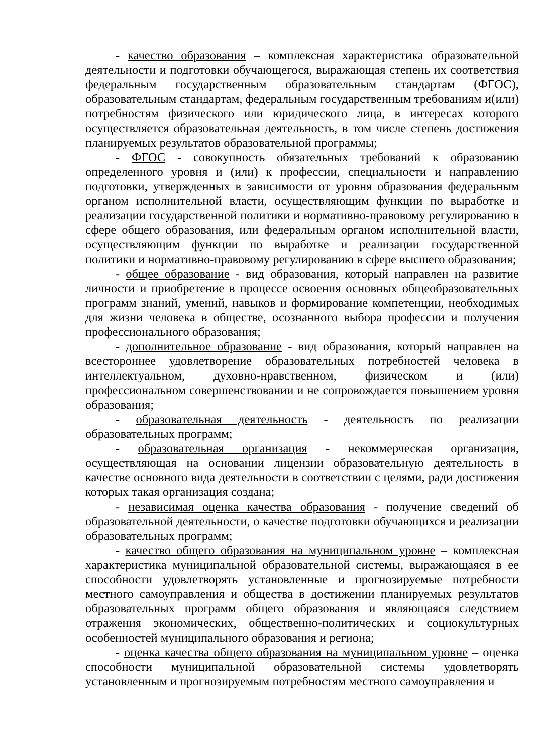- качество образования – комплексная характеристика образовательной деятельности и подготовки обучающегося, выражающая степень их соответствия федеральным государственным образовательным стандартам (ФГОС), образовательным стандартам, федеральным государственным требованиям и(или) потребностям физического или юридического лица, в интересах которого осуществляется образовательная деятельность, в том числе степень достижения планируемых результатов образовательной программы;
- ФГОС - совокупность обязательных требований к образованию определенного уровня и (или) к профессии, специальности и направлению подготовки, утвержденных в зависимости от уровня образования федеральным органом исполнительной власти, осуществляющим функции по выработке и реализации государственной политики и нормативно-правовому регулированию в сфере общего образования, или федеральным органом исполнительной власти, осуществляющим функции по выработке и реализации государственной политики и нормативно-правовому регулированию в сфере высшего образования;
- общее образование - вид образования, который направлен на развитие личности и приобретение в процессе освоения основных общеобразовательных программ знаний, умений, навыков и формирование компетенции, необходимых для жизни человека в обществе, осознанного выбора профессии и получения профессионального образования;
- дополнительное образование - вид образования, который направлен на всестороннее удовлетворение образовательных потребностей человека в интеллектуальном, духовно-нравственном, физическом и (или) профессиональном совершенствовании и не сопровождается повышением уровня образования;
- образовательная деятельность - деятельность по реализации образовательных программ;
- образовательная организация - некоммерческая организация, осуществляющая на основании лицензии образовательную деятельность в качестве основного вида деятельности в соответствии с целями, ради достижения которых такая организация создана;
- независимая оценка качества образования - получение сведений об образовательной деятельности, о качестве подготовки обучающихся и реализации образовательных программ;
- качество общего образования на муниципальном уровне – комплексная характеристика муниципальной образовательной системы, выражающаяся в ее способности удовлетворять установленные и прогнозируемые потребности местного самоуправления и общества в достижении планируемых результатов образовательных программ общего образования и являющаяся следствием отражения экономических, общественно-политических и социокультурных особенностей муниципального образования и региона;
- оценка качества общего образования на муниципальном уровне – оценка способности муниципальной образовательной системы удовлетворять установленным и прогнозируемым потребностям местного самоуправления и